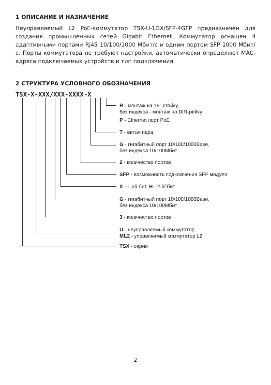1 ОПИСАНИЕ И НАЗНАЧЕНИЕ
Неуправляемый L2 PoE-коммутатор TSX-U-1GX/SFP-4GTP предназначен для создания промышленных сетей Gigabit Ethernet. Коммутатор оснащен 4 адаптивными портами RJ45 10/100/1000 Мбит/с и одним портом SFP 1000 Мбит/с. Порты коммутатора не требуют настройки, автоматически определяют MAC-адреса подключаемых устройств и тип подключения.
2 СТРУКТУРА УСЛОВНОГО ОБОЗНАЧЕНИЯ
TSX-X-XXX/XXX-XXXX-X
R - монтаж на 19" стойку,
без индекса - монтаж на DIN-рейку
P - Ethernet порт PoE
T - витая пара
G - гигабитный порт 10/100/1000Base,
без индекса 10/100Мбит
2 - количество портов
SFP - возможность подключения SFP модуля
X - 1,25 бит, H - 2,5Гбит
G - гигабитный порт 10/100/1000Base,
без индекса 10/100Мбит
3 - количество портов
U - неуправляемый коммутатор,
ML2 - управляемый коммутатор L2
TSX - серия
2